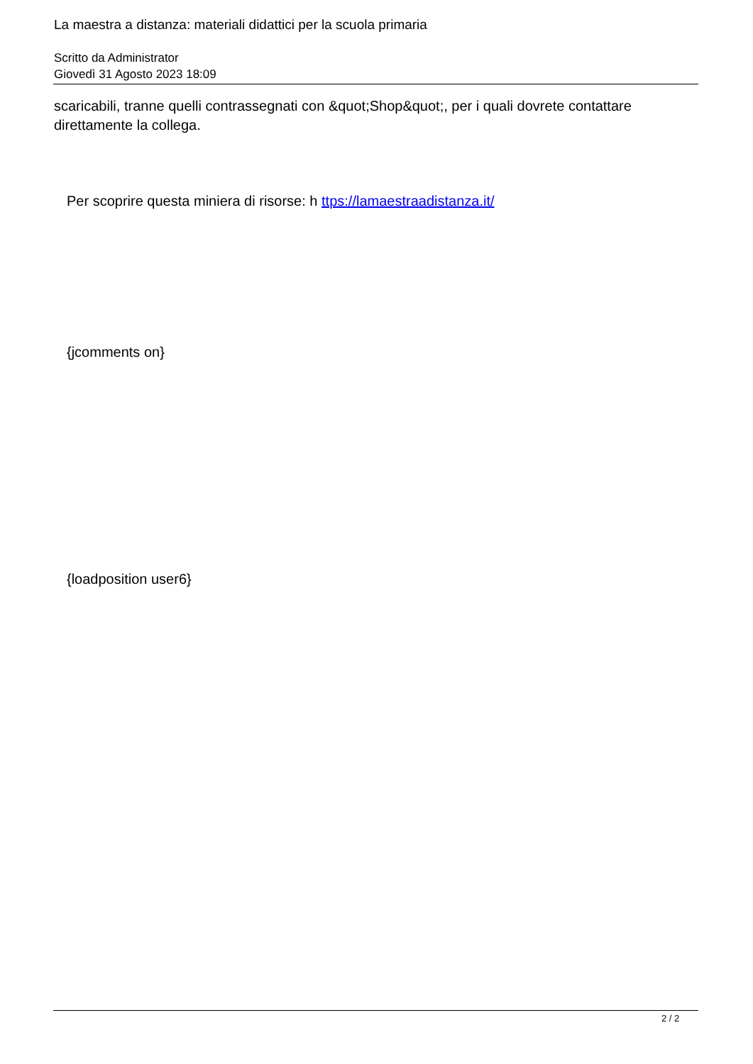La maestra a distanza: materiali didattici per la scuola primaria
Scritto da Administrator
Giovedì 31 Agosto 2023 18:09
scaricabili, tranne quelli contrassegnati con &quot;Shop&quot;, per i quali dovrete contattare direttamente la collega.
Per scoprire questa miniera di risorse: h ttps://lamaestraadistanza.it/
{jcomments on}
{loadposition user6}
2 / 2